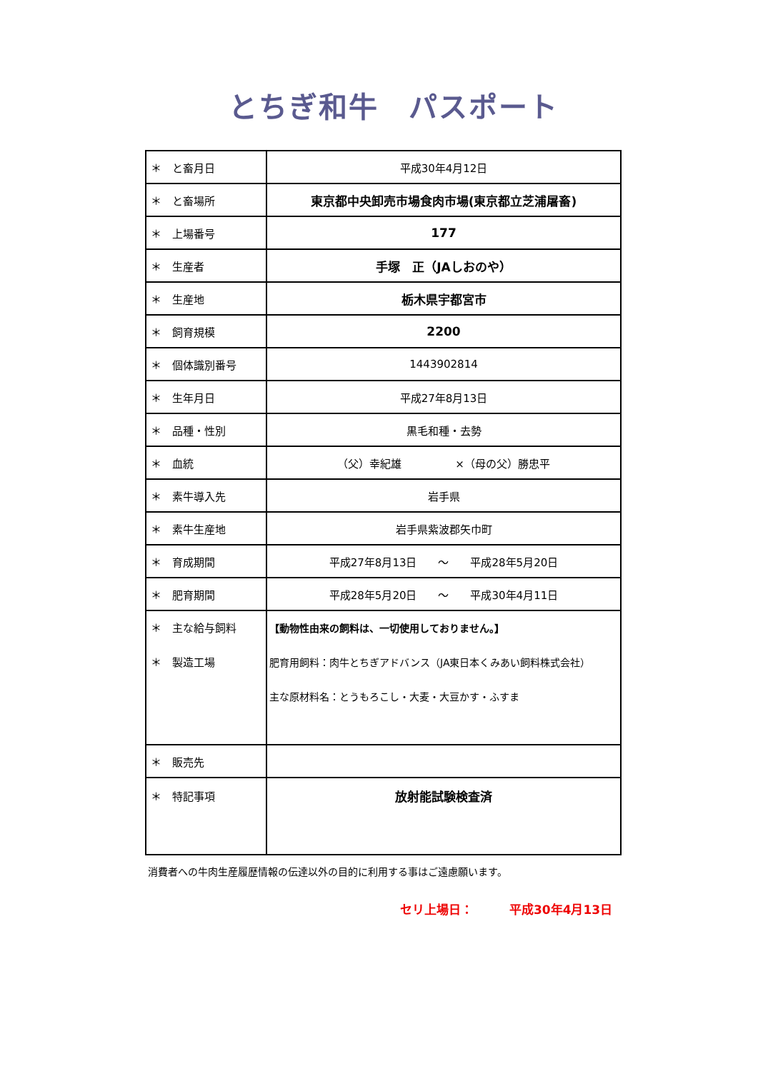とちぎ和牛　パスポート
| ＊ と畜月日 | 平成30年4月12日 |
| ＊ と畜場所 | 東京都中央卸売市場食肉市場(東京都立芝浦屠畜) |
| ＊ 上場番号 | 177 |
| ＊ 生産者 | 手塚 正（JAしおのや） |
| ＊ 生産地 | 栃木県宇都宮市 |
| ＊ 飼育規模 | 2200 |
| ＊ 個体識別番号 | 1443902814 |
| ＊ 生年月日 | 平成27年8月13日 |
| ＊ 品種・性別 | 黒毛和種・去勢 |
| ＊ 血統 | （父）幸紀雄 ×（母の父）勝忠平 |
| ＊ 素牛導入先 | 岩手県 |
| ＊ 素牛生産地 | 岩手県紫波郡矢巾町 |
| ＊ 育成期間 | 平成27年8月13日 ～ 平成28年5月20日 |
| ＊ 肥育期間 | 平成28年5月20日 ～ 平成30年4月11日 |
| ＊ 主な給与飼料 ＊ 製造工場 | 【動物性由来の飼料は、一切使用しておりません。】 肥育用飼料：肉牛とちぎアドバンス（JA東日本くみあい飼料株式会社） 主な原材料名：とうもろこし・大麦・大豆かす・ふすま |
| ＊ 販売先 | |
| ＊ 特記事項 | 放射能試験検査済 |
消費者への牛肉生産履歴情報の伝達以外の目的に利用する事はご遠慮願います。
セリ上場日：　　　平成30年4月13日